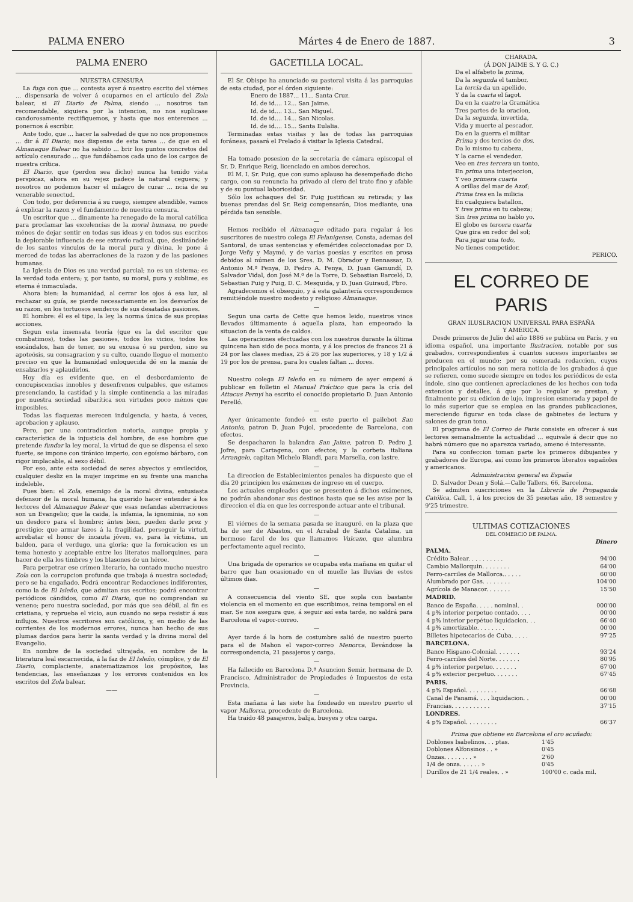PALMA ENERO Mártes 4 de Enero de 1887. 3
PALMA ENERO
NUESTRA CENSURA
La fuga con que ... contesta ayer á nuestro escrito del viérnes ... dispensaría de volver á ocuparnos en el artículo del Zola balear, si El Diario de Palma, siendo ... nosotros tan recomendable, siquiera por la intencion, no nos suplicase candorosamente rectifiquemos, y hasta que nos enteremos ... ponernos á escribir.
Ante todo, que ... hacer la salvedad de que no nos proponemos ... dir á El Diario; nos dispensa de esta tarea ... de que en el Almanaque Balear no ha sabido ... brir los puntos concretos del artículo censurado ... que fundábamos cada uno de los cargos de nuestra crítica.
El Diario, que (perdon sea dicho) nunca ha tenido vista perspicaz, ahora en su vejez padece la natural ceguera; y nosotros no podemos hacer el milagro de curar ... ncia de su venerable senectud.
Con todo, por deferencia á su ruego, siempre atendible, vamos á explicar la razon y el fundamento de nuestra censura.
Un escritor que ... dinamente ha renegado de la moral católica para proclamar las excelencias de la moral humana, no puede ménos de dejar sentir en todas sus ideas y en todos sus escritos la deplorable influencia de ese extravío radical, que, deslizándole de los santos vínculos de la moral pura y divina, le pone á merced de todas las aberraciones de la razon y de las pasiones humanas.
La Iglesia de Dios es una verdad parcial; no es un sistema; es la verdad toda entera; y, por tanto, su moral, pura y sublime, es eterna é inmaculada.
Ahora bien: la humanidad, al cerrar los ojos á esa luz, al rechazar su guía, se pierde necesariamente en los desvaríos de su razon, en los tortuosos senderos de sus desatadas pasiones.
El hombre: él es el tipo, la ley, la norma única de sus propias acciones.
Segun esta insensata teoría (que es la del escritor que combatimos), todas las pasiones, todos los vicios, todos los escándalos, han de tener, no su excusa ó su perdon, sino su apoteósis, su consagracion y su culto, cuando llegue el momento preciso en que la humanidad enloquecida dé en la manía de ensalzarlos y aplaudirlos.
Hoy día es evidente que, en el desbordamiento de concupiscencias innobles y desenfrenos culpables, que estamos presenciando, la castidad y la simple continencia a las miradas por nuestra sociedad sibarítica son virtudes poco ménos que imposibles.
Todas las flaquezas merecen indulgencia, y hasta, á veces, aprobacion y aplauso.
Pero, por una contradiccion notoria, aunque propia y característica de la injusticia del hombre, de ese hombre que pretende fundar la ley moral, la virtud de que se dispensa el sexo fuerte, se impone con tiránico imperio, con egoísmo bárbaro, con rigor implacable, al sexo débil.
Por eso, ante esta sociedad de seres abyectos y envilecidos, cualquier desliz en la mujer imprime en su frente una mancha indeleble.
Pues bien: el Zola, enemigo de la moral divina, entusiasta defensor de la moral humana, ha querido hacer entender á los lectores del Almanaque Balear que esas nefandas aberraciones son un Evangelio; que la caida, la infamia, la ignominia, no son un desdoro para el hombre; ántes bien, pueden darle prez y prestigio; que armar lazos á la fragilidad, perseguir la virtud, arrebatar el honor de incauta jóven, es, para la víctima, un baldon, para el verdugo, una gloria; que la fornicacion es un tema honesto y aceptable entre los literatos mallorquines, para hacer de ella los timbres y los blasones de un héroe.
Para perpetrar ese crímen literario, ha contado mucho nuestro Zola con la corrupcion profunda que trabaja á nuestra sociedad; pero se ha engañado. Podrá encontrar Redacciones indiferentes, como la de El Isleño, que admitan sus escritos; podrá encontrar periódicos cándidos, como El Diario, que no comprendan su veneno; pero nuestra sociedad, por más que sea débil, al fin es cristiana, y reprueba el vicio, aun cuando no sepa resistir á sus influjos. Nuestros escritores son católicos, y, en medio de las corrientes de los modernos errores, nunca han hecho de sus plumas dardos para herir la santa verdad y la divina moral del Evangelio.
En nombre de la sociedad ultrajada, en nombre de la literatura leal escarnecida, á la faz de El Isleño, cómplice, y de El Diario, complaciente, anatematizamos los propósitos, las tendencias, las enseñanzas y los errores contenidos en los escritos del Zola balear.
——
GACETILLA LOCAL.
El Sr. Obispo ha anunciado su pastoral visita á las parroquias de esta ciudad, por el órden siguiente:
Enero de 1887... 11... Santa Cruz.
Id. de id.... 12... San Jaime.
Id. de id.... 13... San Miguel.
Id. de id.... 14... San Nicolas.
Id. de id.... 15... Santa Eulalia.
Terminadas estas visitas y las de todas las parroquias foráneas, pasará el Prelado á visitar la Iglesia Catedral.
—
Ha tomado posesion de la secretaría de cámara episcopal el Sr. D. Enrique Reig, licenciado en ambos derechos.
El M. I. Sr. Puig, que con sumo aplauso ha desempeñado dicho cargo, con su renuncia ha privado al clero del trato fino y afable y de su puntual laboriosidad.
Sólo los achaques del Sr. Puig justifican su retirada; y las buenas prendas del Sr. Reig compensarán, Dios mediante, una pérdida tan sensible.
—
Hemos recibido el Almanaque editado para regalar á los suscritores de nuestro colega El Felanigense. Consta, ademas del Santoral, de unas sentencias y efemérides coleccionadas por D. Jorge Veñy y Maymó, y de varias poesías y escritos en prosa debidos al númen de los Sres. D. M. Obrador y Bennassar, D. Antonio M.ª Penya, D. Pedro A. Penya, D. Juan Gamundí, D. Salvador Vidal, don José M.ª de la Torre, D. Sebastian Barceló, D. Sebastian Puig y Puig, D. C. Mesquida, y D. Juan Guiraud, Pbro.
Agradecemos el obsequio, y á esta galantería correspondemos remitiéndole nuestro modesto y religioso Almanaque.
—
Segun una carta de Cette que hemos leido, nuestros vinos llevados últimamente á aquella plaza, han empeorado la situacion de la venta de caldos.
Las operaciones efectuadas con los nuestros durante la última quincena han sido de poca monta, y á los precios de francos 21 á 24 por las clases medias, 25 á 26 por las superiores, y 18 y 1/2 á 19 por los de prensa, para los cuales faltan ... dores.
—
Nuestro colega El Isleño en su número de ayer empezó á publicar en folletin el Manual Práctico que para la cría del Attacus Pernyi ha escrito el conocido propietario D. Juan Antonio Perelló.
—
Ayer únicamente fondeó en este puerto el pailebot San Antonio, patron D. Juan Pujol, procedente de Barcelona, con efectos.
Se despacharon la balandra San Jaime, patron D. Pedro J. Jofre, para Cartagena, con efectos; y la corbeta italiana Arrangelo, capitan Michelo Blandi, para Marsella, con lastre.
—
La direccion de Establecimientos penales ha dispuesto que el día 20 principien los exámenes de ingreso en el cuerpo.
Los actuales empleados que se presenten á dichos exámenes, no podrán abandonar sus destinos hasta que se les avise por la direccion el día en que les corresponde actuar ante el tribunal.
—
El viérnes de la semana pasada se inauguró, en la plaza que ha de ser de Abastos, en el Arrabal de Santa Catalina, un hermoso farol de los que llamamos Vulcano, que alumbra perfectamente aquel recinto.
—
Una brigada de operarios se ocupaba esta mañana en quitar el barro que han ocasionado en el muelle las lluvias de estos últimos dias.
—
A consecuencia del viento SE. que sopla con bastante violencia en el momento en que escribimos, reina temporal en el mar. Se nos asegura que, á seguir así esta tarde, no saldrá para Barcelona el vapor-correo.
—
Ayer tarde á la hora de costumbre salió de nuestro puerto para el de Mahon el vapor-correo Menorca, llevándose la correspondencia, 21 pasajeros y carga.
—
Ha fallecido en Barcelona D.ª Asuncion Semir, hermana de D. Francisco, Administrador de Propiedades é Impuestos de esta Provincia.
—
Esta mañana á las siete ha fondeado en nuestro puerto el vapor Mallorca, procedente de Barcelona.
Ha traido 48 pasajeros, balija, bueyes y otra carga.
CHARADA.
(Á DON JAIME S. Y G. C.)
Da el alfabeto la prima,
Da la segunda el tambor,
La tercia da un apellido,
Y da la cuarta el fagot.
Da en la cuatro la Gramática
Tres partes de la oracion,
Da la segunda, invertida,
Vida y muerte al pescador.
Da en la guerra el militar
Prima y dos tercios de dos,
Da lo mismo tu cabeza,
Y la carne el vendedor.
Veo en tres tercera un tonto,
En prima una interjeccion,
Y veo primera cuarta
A orillas del mar de Azof;
Prima tres en la milicia
En cualquiera batallon,
Y tres prima en tu cabeza;
Sin tres prima no hablo yo.
El globo es tercera cuarta
Que gira en redor del sol;
Para jugar una todo,
No tienes competidor.
PERICO.
EL CORREO DE PARIS
GRAN ILUSLRACION UNIVERSAL PARA ESPAÑA
Y AMÉRICA.
Desde primeros de Julio del año 1886 se publica en París, y en idioma español, una importante Ilustracion, notable por sus grabados, correspondientes á cuantos sucesos importantes se producen en el mundo; por su esmerada redaccion, cuyos principales artículos no son mera noticia de los grabados á que se refieren, como sucede siempre en todos los periódicos de esta índole, sino que contienen apreciaciones de los hechos con toda extension y detalles, á que por lo regular se prestan, y finalmente por su edicion de lujo, impresion esmerada y papel de lo más superior que se emplea en las grandes publicaciones, mereciendo figurar en toda clase de gabinetes de lectura y salones de gran tono.
El programa de El Correo de Paris consiste en ofrecer á sus lectores semanalmente la actualidad ... equivale á decir que no habrá número que no aparezca variado, ameno é interesante.
Para su confeccion toman parte los primeros dibujantes y grabadores de Europa, así como los primeros literatos españoles y americanos.
Administracion general en España
D. Salvador Dean y Solá.—Calle Tallers, 66, Barcelona.
Se admiten suscriciones en la Librería de Propaganda Católica, Call, 1, á los precios de 35 pesetas año, 18 semestre y 9'25 trimestre.
ULTIMAS COTIZACIONES
DEL COMERCIO DE PALMA.
| | Dinero |
| --- | --- |
| PALMA. | |
| Crédito Balear. . . . . . . . . . | 94'00 |
| Cambio Mallorquin. . . . . . . . | 64'00 |
| Ferro-carriles de Mallorca.. . . . . | 60'00 |
| Alumbrado por Gas. . . . . . . . | 104'00 |
| Agrícola de Manacor. . . . . . . | 15'50 |
| MADRID. | |
| Banco de España. . . . . nominal. . | 000'00 |
| 4 p% interior perpetuo contado. . . . | 00'00 |
| 4 p% interior perpétuo liquidacion. . . | 66'40 |
| 4 p% amortizable. . . . . . . . | 00'00 |
| Billetes hipotecarios de Cuba. . . . . | 97'25 |
| BARCELONA. | |
| Banco Hispano-Colonial. . . . . . . | 93'24 |
| Ferro-carriles del Norte. . . . . . . | 80'95 |
| 4 p% interior perpetuo. . . . . . . | 67'00 |
| 4 p% exterior perpetuo. . . . . . . | 67'45 |
| PARIS. | |
| 4 p% Español. . . . . . . . . | 66'68 |
| Canal de Panamá. . . . liquidacion. . | 00'00 |
| Francias. . . . . . . . . . . | 37'15 |
| LONDRES. | |
| 4 p% Español. . . . . . . . . | 66'37 |
Prima que obtiene en Barcelona el oro acuñado:
| Doblones Isabelinos. . . ptas. | 1'45 |
| Doblones Alfonsinos . . » | 0'45 |
| Onzas. . . . . . . . » | 2'60 |
| 1/4 de onza. . . . . . » | 0'45 |
| Durillos de 21 1/4 reales. . » | 100'00 c. cada mil. |